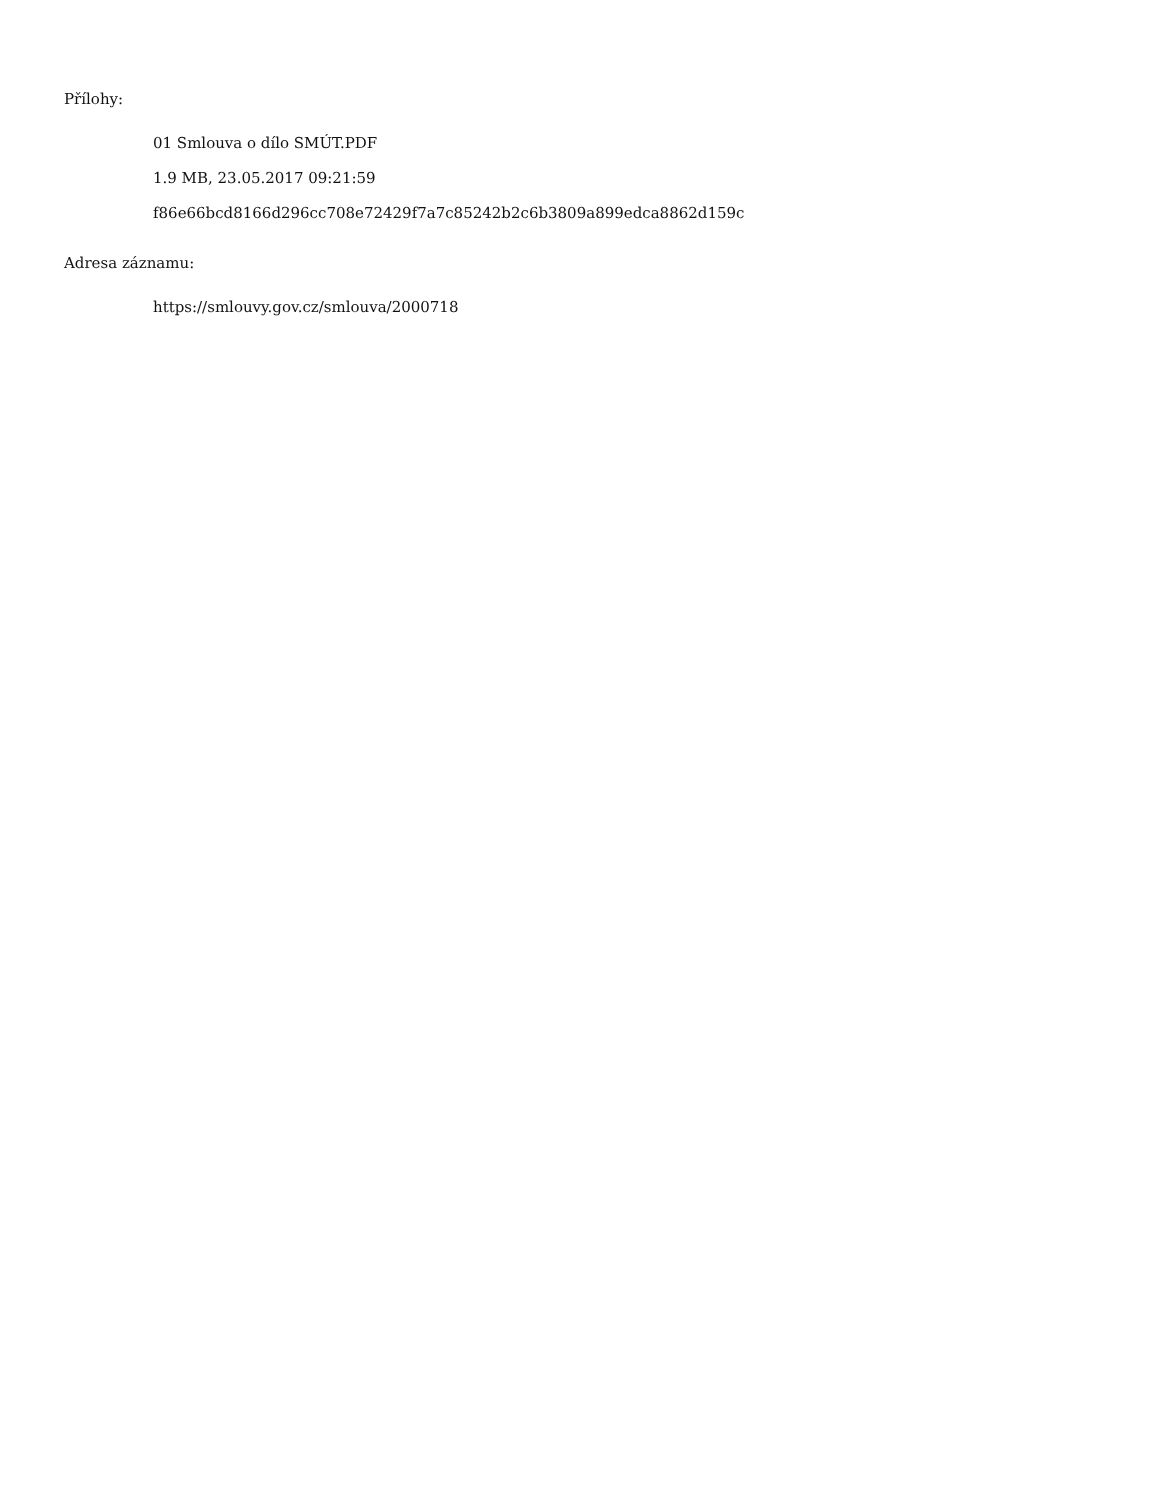Přílohy:
01 Smlouva o dílo SMÚT.PDF
1.9 MB, 23.05.2017 09:21:59
f86e66bcd8166d296cc708e72429f7a7c85242b2c6b3809a899edca8862d159c
Adresa záznamu:
https://smlouvy.gov.cz/smlouva/2000718